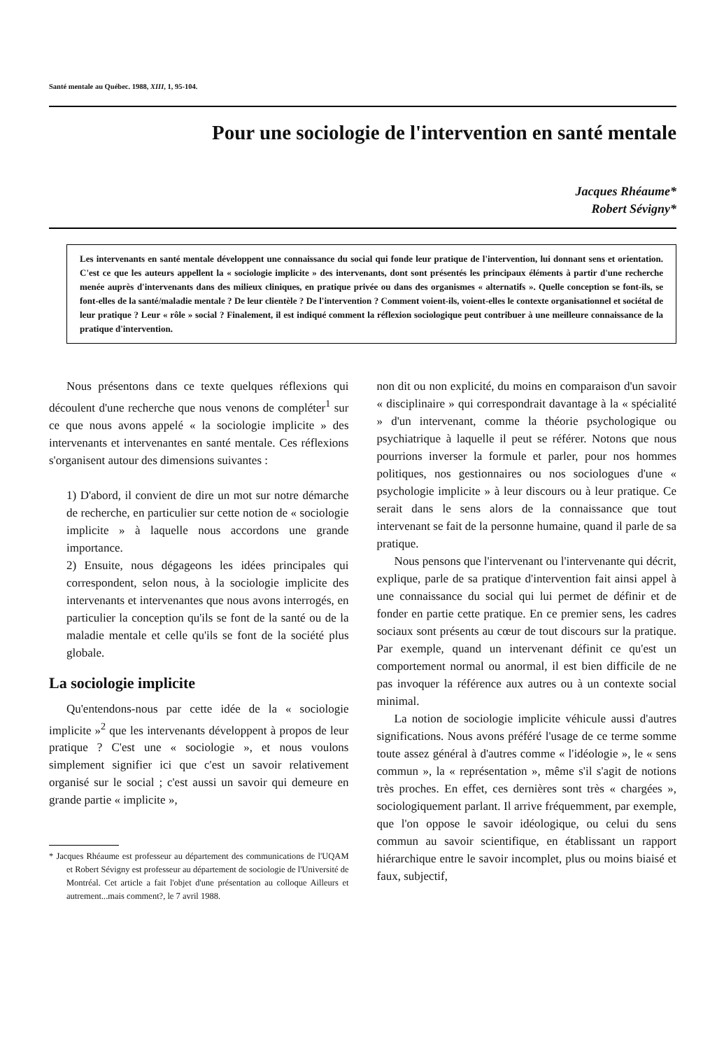Santé mentale au Québec. 1988, XIII, 1, 95-104.
Pour une sociologie de l'intervention en santé mentale
Jacques Rhéaume*
Robert Sévigny*
Les intervenants en santé mentale développent une connaissance du social qui fonde leur pratique de l'intervention, lui donnant sens et orientation. C'est ce que les auteurs appellent la « sociologie implicite » des intervenants, dont sont présentés les principaux éléments à partir d'une recherche menée auprès d'intervenants dans des milieux cliniques, en pratique privée ou dans des organismes « alternatifs ». Quelle conception se font-ils, se font-elles de la santé/maladie mentale ? De leur clientèle ? De l'intervention ? Comment voient-ils, voient-elles le contexte organisationnel et sociétal de leur pratique ? Leur « rôle » social ? Finalement, il est indiqué comment la réflexion sociologique peut contribuer à une meilleure connaissance de la pratique d'intervention.
Nous présentons dans ce texte quelques réflexions qui découlent d'une recherche que nous venons de compléter<sup>1</sup> sur ce que nous avons appelé « la sociologie implicite » des intervenants et intervenantes en santé mentale. Ces réflexions s'organisent autour des dimensions suivantes :
1) D'abord, il convient de dire un mot sur notre démarche de recherche, en particulier sur cette notion de « sociologie implicite » à laquelle nous accordons une grande importance.
2) Ensuite, nous dégageons les idées principales qui correspondent, selon nous, à la sociologie implicite des intervenants et intervenantes que nous avons interrogés, en particulier la conception qu'ils se font de la santé ou de la maladie mentale et celle qu'ils se font de la société plus globale.
La sociologie implicite
Qu'entendons-nous par cette idée de la « sociologie implicite »<sup>2</sup> que les intervenants développent à propos de leur pratique ? C'est une « sociologie », et nous voulons simplement signifier ici que c'est un savoir relativement organisé sur le social ; c'est aussi un savoir qui demeure en grande partie « implicite »,
* Jacques Rhéaume est professeur au département des communications de l'UQAM et Robert Sévigny est professeur au département de sociologie de l'Université de Montréal. Cet article a fait l'objet d'une présentation au colloque Ailleurs et autrement...mais comment?, le 7 avril 1988.
non dit ou non explicité, du moins en comparaison d'un savoir « disciplinaire » qui correspondrait davantage à la « spécialité » d'un intervenant, comme la théorie psychologique ou psychiatrique à laquelle il peut se référer. Notons que nous pourrions inverser la formule et parler, pour nos hommes politiques, nos gestionnaires ou nos sociologues d'une « psychologie implicite » à leur discours ou à leur pratique. Ce serait dans le sens alors de la connaissance que tout intervenant se fait de la personne humaine, quand il parle de sa pratique.
Nous pensons que l'intervenant ou l'intervenante qui décrit, explique, parle de sa pratique d'intervention fait ainsi appel à une connaissance du social qui lui permet de définir et de fonder en partie cette pratique. En ce premier sens, les cadres sociaux sont présents au cœur de tout discours sur la pratique. Par exemple, quand un intervenant définit ce qu'est un comportement normal ou anormal, il est bien difficile de ne pas invoquer la référence aux autres ou à un contexte social minimal.
La notion de sociologie implicite véhicule aussi d'autres significations. Nous avons préféré l'usage de ce terme somme toute assez général à d'autres comme « l'idéologie », le « sens commun », la « représentation », même s'il s'agit de notions très proches. En effet, ces dernières sont très « chargées », sociologiquement parlant. Il arrive fréquemment, par exemple, que l'on oppose le savoir idéologique, ou celui du sens commun au savoir scientifique, en établissant un rapport hiérarchique entre le savoir incomplet, plus ou moins biaisé et faux, subjectif,